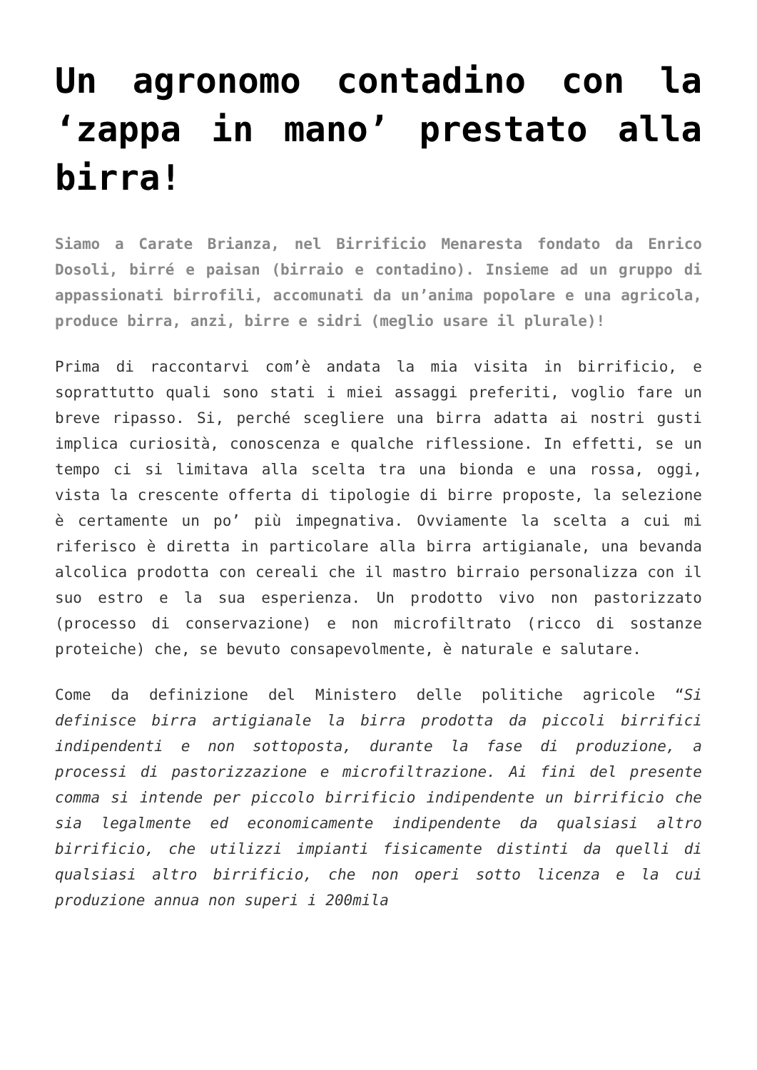Un agronomo contadino con la ‘zappa in mano’ prestato alla birra!
Siamo a Carate Brianza, nel Birrificio Menaresta fondato da Enrico Dosoli, birré e paisan (birraio e contadino). Insieme ad un gruppo di appassionati birrofili, accomunati da un’anima popolare e una agricola, produce birra, anzi, birre e sidri (meglio usare il plurale)!
Prima di raccontarvi com’è andata la mia visita in birrificio, e soprattutto quali sono stati i miei assaggi preferiti, voglio fare un breve ripasso. Si, perché scegliere una birra adatta ai nostri gusti implica curiosità, conoscenza e qualche riflessione. In effetti, se un tempo ci si limitava alla scelta tra una bionda e una rossa, oggi, vista la crescente offerta di tipologie di birre proposte, la selezione è certamente un po’ più impegnativa. Ovviamente la scelta a cui mi riferisco è diretta in particolare alla birra artigianale, una bevanda alcolica prodotta con cereali che il mastro birraio personalizza con il suo estro e la sua esperienza. Un prodotto vivo non pastorizzato (processo di conservazione) e non microfiltrato (ricco di sostanze proteiche) che, se bevuto consapevolmente, è naturale e salutare.
Come da definizione del Ministero delle politiche agricole “Si definisce birra artigianale la birra prodotta da piccoli birrifici indipendenti e non sottoposta, durante la fase di produzione, a processi di pastorizzazione e microfiltrazione. Ai fini del presente comma si intende per piccolo birrificio indipendente un birrificio che sia legalmente ed economicamente indipendente da qualsiasi altro birrificio, che utilizzi impianti fisicamente distinti da quelli di qualsiasi altro birrificio, che non operi sotto licenza e la cui produzione annua non superi i 200mila